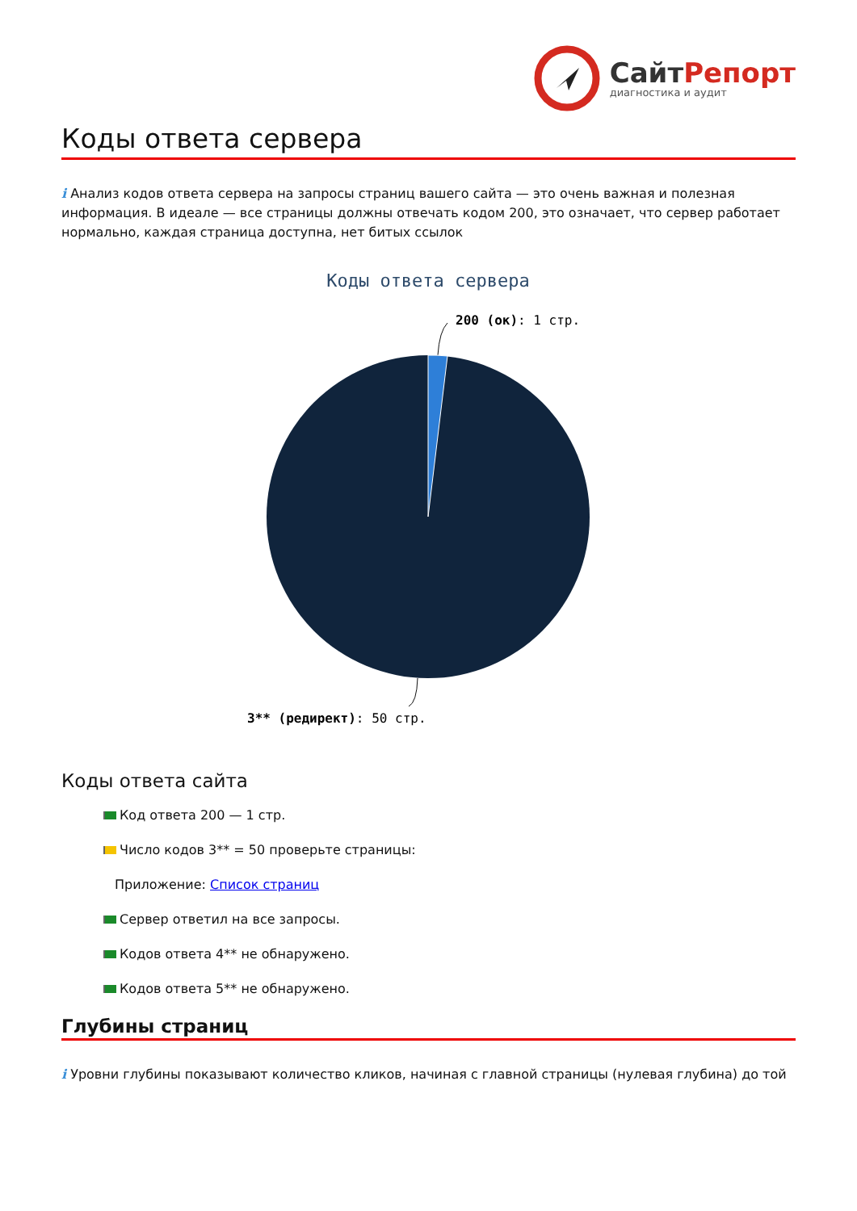СайтРепорт
диагностика и аудит
Коды ответа сервера
i Анализ кодов ответа сервера на запросы страниц вашего сайта — это очень важная и полезная информация. В идеале — все страницы должны отвечать кодом 200, это означает, что сервер работает нормально, каждая страница доступна, нет битых ссылок
Коды ответа сервера
200 (ок): 1 стр.
3** (редирект): 50 стр.
Коды ответа сайта
Код ответа 200 — 1 стр.
Число кодов 3** = 50 проверьте страницы:
Приложение: Список страниц
Сервер ответил на все запросы.
Кодов ответа 4** не обнаружено.
Кодов ответа 5** не обнаружено.
Глубины страниц
i Уровни глубины показывают количество кликов, начиная с главной страницы (нулевая глубина) до той